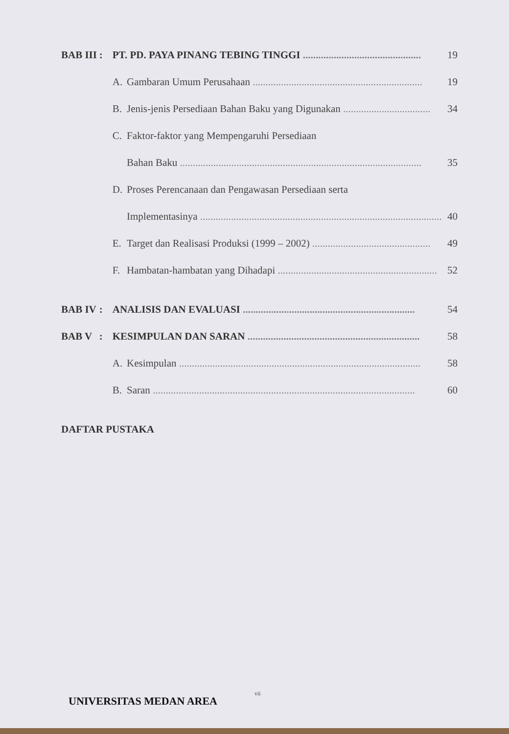| BAB III | : | PT. PD. PAYA PINANG TEBING TINGGI .............................................. | | 19 |
| | | A. | Gambaran Umum Perusahaan .................................................................. | 19 |
| | | B. | Jenis-jenis Persediaan Bahan Baku yang Digunakan .................................. | 34 |
| | | C. | Faktor-faktor yang Mempengaruhi Persediaan | |
| | | | Bahan Baku .............................................................................................. | 35 |
| | | D. | Proses Perencanaan dan Pengawasan Persediaan serta | |
| | | | Implementasinya .............................................................................................. | 40 |
| | | E. | Target dan Realisasi Produksi (1999 – 2002) .............................................. | 49 |
| | | F. | Hambatan-hambatan yang Dihadapi .............................................................. | 52 |
| BAB IV | : | ANALISIS DAN EVALUASI ................................................................... | | 54 |
| BAB V | : | KESIMPULAN DAN SARAN ................................................................... | | 58 |
| | | A. | Kesimpulan .............................................................................................. | 58 |
| | | B. | Saran ...................................................................................................... | 60 |
| DAFTAR PUSTAKA | | | | |
vii
UNIVERSITAS MEDAN AREA